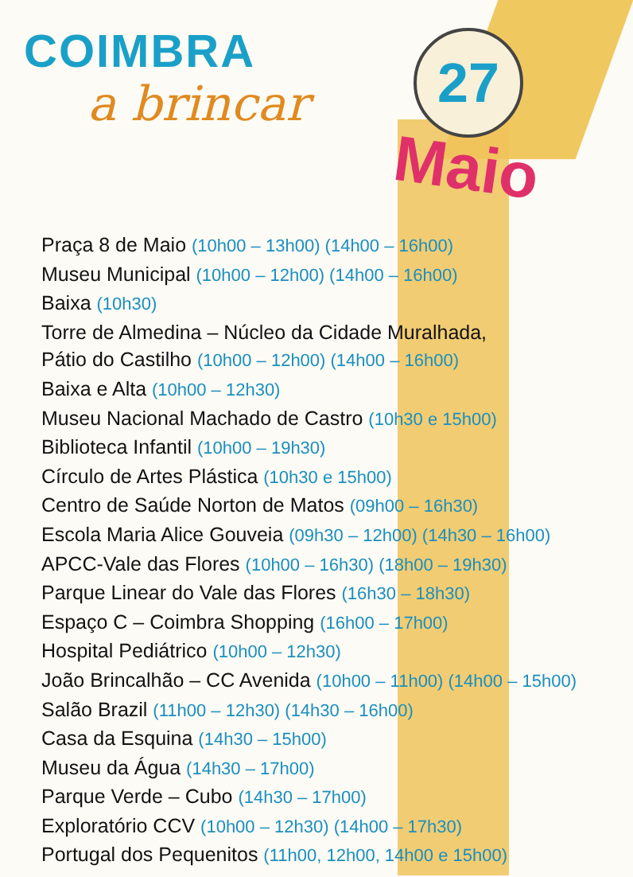COIMBRA
a brincar
27
Maio
Praça 8 de Maio (10h00 – 13h00) (14h00 – 16h00)
Museu Municipal (10h00 – 12h00) (14h00 – 16h00)
Baixa (10h30)
Torre de Almedina – Núcleo da Cidade Muralhada,
Pátio do Castilho (10h00 – 12h00) (14h00 – 16h00)
Baixa e Alta (10h00 – 12h30)
Museu Nacional Machado de Castro (10h30 e 15h00)
Biblioteca Infantil (10h00 – 19h30)
Círculo de Artes Plástica (10h30 e 15h00)
Centro de Saúde Norton de Matos (09h00 – 16h30)
Escola Maria Alice Gouveia (09h30 – 12h00) (14h30 – 16h00)
APCC-Vale das Flores (10h00 – 16h30) (18h00 – 19h30)
Parque Linear do Vale das Flores (16h30 – 18h30)
Espaço C – Coimbra Shopping (16h00 – 17h00)
Hospital Pediátrico (10h00 – 12h30)
João Brincalhão – CC Avenida (10h00 – 11h00) (14h00 – 15h00)
Salão Brazil (11h00 – 12h30) (14h30 – 16h00)
Casa da Esquina (14h30 – 15h00)
Museu da Água (14h30 – 17h00)
Parque Verde – Cubo (14h30 – 17h00)
Exploratório CCV (10h00 – 12h30) (14h00 – 17h30)
Portugal dos Pequenitos (11h00, 12h00, 14h00 e 15h00)